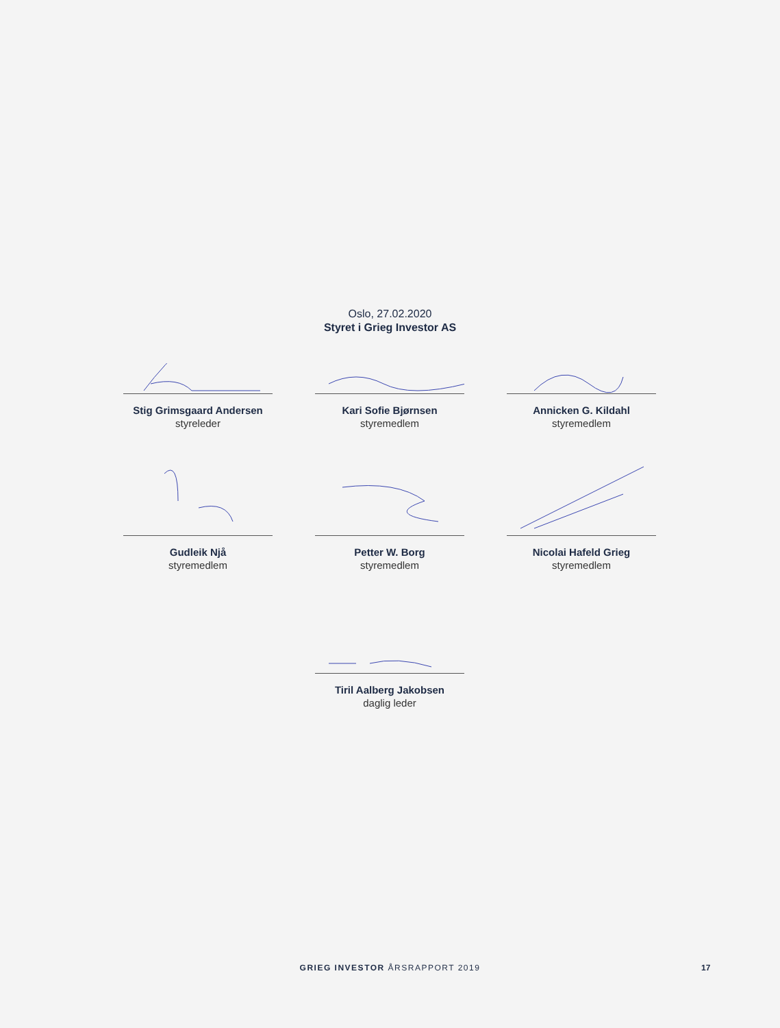Oslo, 27.02.2020
Styret i Grieg Investor AS
Stig Grimsgaard Andersen
styreleder
Kari Sofie Bjørnsen
styremedlem
Annicken G. Kildahl
styremedlem
Gudleik Njå
styremedlem
Petter W. Borg
styremedlem
Nicolai Hafeld Grieg
styremedlem
Tiril Aalberg Jakobsen
daglig leder
GRIEG INVESTOR ÅRSRAPPORT 2019 17